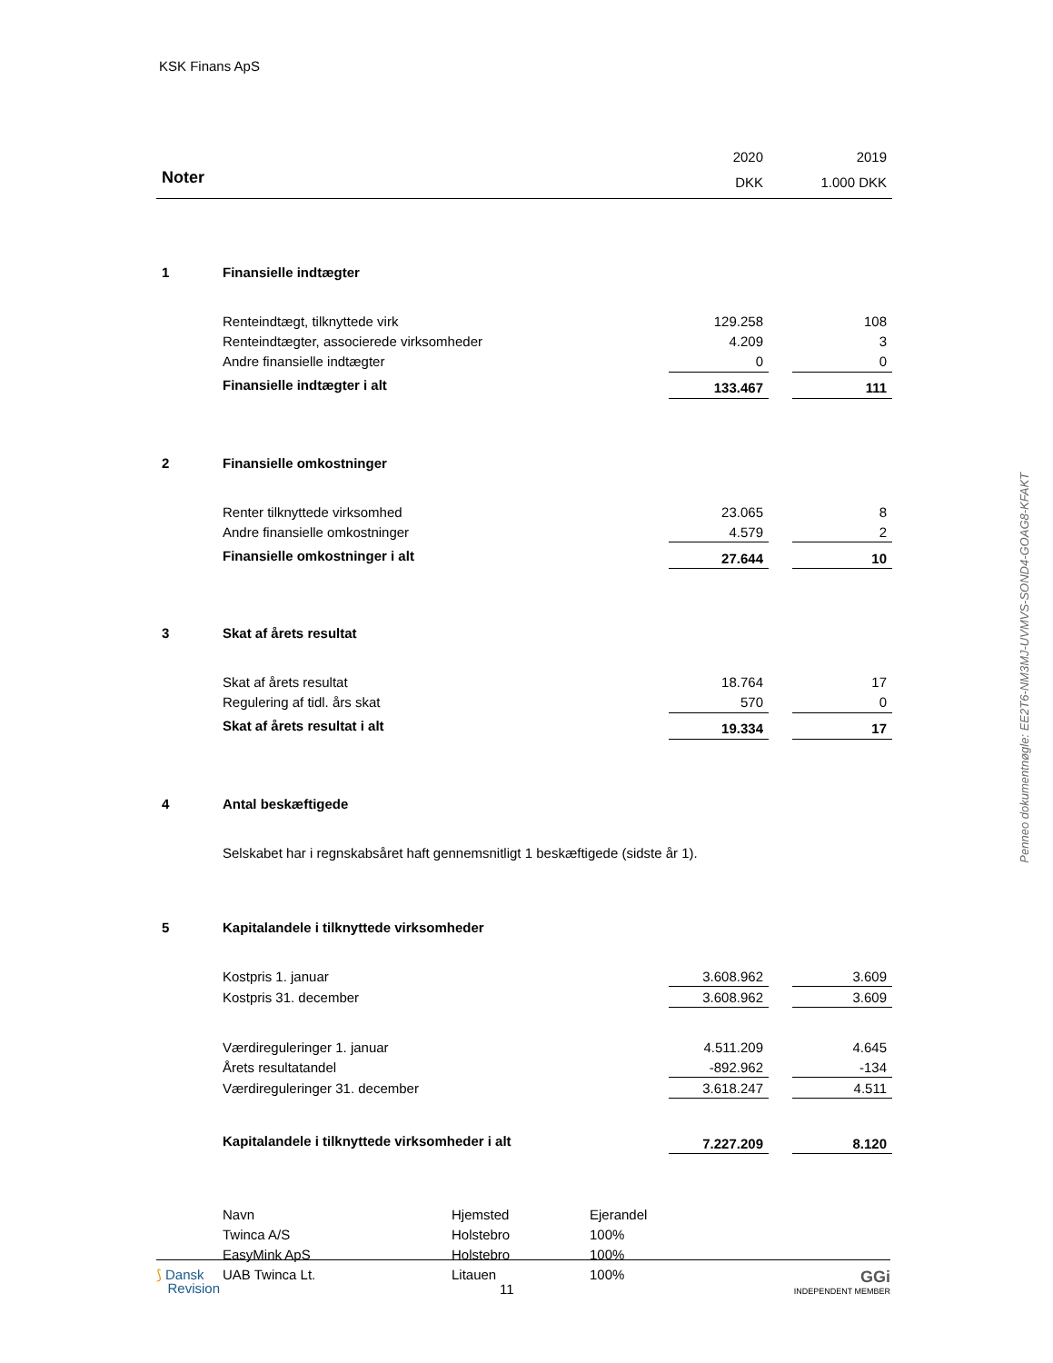KSK Finans ApS
| | | 2020 | | 2019 |
| Noter | | DKK | | 1.000 DKK |
| 1 | Finansielle indtægter | | | |
| | Renteindtægt, tilknyttede virk | 129.258 | | 108 |
| | Renteindtægter, associerede virksomheder | 4.209 | | 3 |
| | Andre finansielle indtægter | 0 | | 0 |
| | Finansielle indtægter i alt | 133.467 | | 111 |
| 2 | Finansielle omkostninger | | | |
| | Renter tilknyttede virksomhed | 23.065 | | 8 |
| | Andre finansielle omkostninger | 4.579 | | 2 |
| | Finansielle omkostninger i alt | 27.644 | | 10 |
| 3 | Skat af årets resultat | | | |
| | Skat af årets resultat | 18.764 | | 17 |
| | Regulering af tidl. års skat | 570 | | 0 |
| | Skat af årets resultat i alt | 19.334 | | 17 |
| 4 | Antal beskæftigede | | | |
| | Selskabet har i regnskabsåret haft gennemsnitligt 1 beskæftigede (sidste år 1). | | | |
| 5 | Kapitalandele i tilknyttede virksomheder | | | |
| | Kostpris 1. januar | 3.608.962 | | 3.609 |
| | Kostpris 31. december | 3.608.962 | | 3.609 |
| | Værdireguleringer 1. januar | 4.511.209 | | 4.645 |
| | Årets resultatandel | -892.962 | | -134 |
| | Værdireguleringer 31. december | 3.618.247 | | 4.511 |
| | Kapitalandele i tilknyttede virksomheder i alt | 7.227.209 | | 8.120 |
| Navn | Hjemsted | Ejerandel |
| Twinca A/S | Holstebro | 100% |
| EasyMink ApS | Holstebro | 100% |
| UAB Twinca Lt. | Litauen | 100% |
Penneo dokumentnøgle: EE2T6-NM3MJ-UVMVS-SOND4-GOAG8-KFAKT
⟆ Dansk
Revision
11
GGi
INDEPENDENT MEMBER